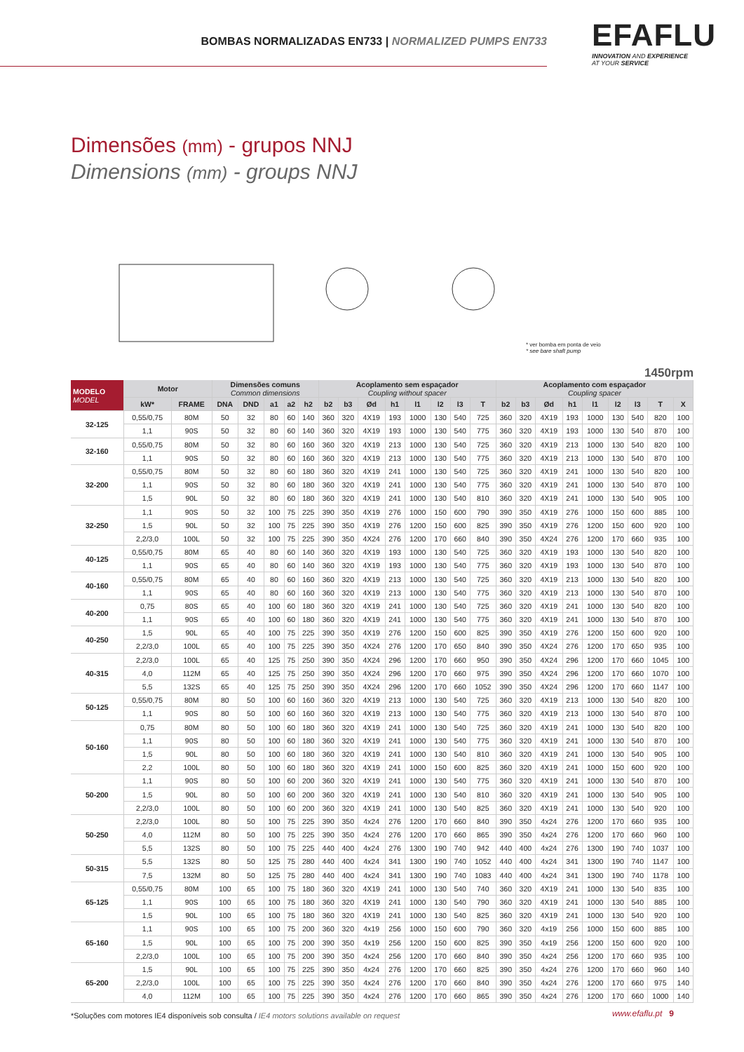BOMBAS NORMALIZADAS EN733 | NORMALIZED PUMPS EN733
EFAFLU
INNOVATION AND EXPERIENCE
AT YOUR SERVICE
Dimensões (mm) - grupos NNJ
Dimensions (mm) - groups NNJ
* ver bomba em ponta de veio
* see bare shaft pump
1450rpm
| MODELO MODEL | Motor | | Dimensões comuns Common dimensions | | | | | Acoplamento sem espaçador Coupling without spacer | | | | | | | | Acoplamento com espaçador Coupling spacer | | | | | | | | |
| --- | --- | --- | --- | --- | --- | --- | --- | --- | --- | --- | --- | --- | --- | --- | --- | --- | --- | --- | --- | --- | --- | --- | --- | --- |
| | kW* | FRAME | DNA | DND | a1 | a2 | h2 | b2 | b3 | Ød | h1 | l1 | l2 | l3 | T | b2 | b3 | Ød | h1 | l1 | l2 | l3 | T | X |
| 32-125 | 0,55/0,75 | 80M | 50 | 32 | 80 | 60 | 140 | 360 | 320 | 4X19 | 193 | 1000 | 130 | 540 | 725 | 360 | 320 | 4X19 | 193 | 1000 | 130 | 540 | 820 | 100 |
| | 1,1 | 90S | 50 | 32 | 80 | 60 | 140 | 360 | 320 | 4X19 | 193 | 1000 | 130 | 540 | 775 | 360 | 320 | 4X19 | 193 | 1000 | 130 | 540 | 870 | 100 |
| 32-160 | 0,55/0,75 | 80M | 50 | 32 | 80 | 60 | 160 | 360 | 320 | 4X19 | 213 | 1000 | 130 | 540 | 725 | 360 | 320 | 4X19 | 213 | 1000 | 130 | 540 | 820 | 100 |
| | 1,1 | 90S | 50 | 32 | 80 | 60 | 160 | 360 | 320 | 4X19 | 213 | 1000 | 130 | 540 | 775 | 360 | 320 | 4X19 | 213 | 1000 | 130 | 540 | 870 | 100 |
| 32-200 | 0,55/0,75 | 80M | 50 | 32 | 80 | 60 | 180 | 360 | 320 | 4X19 | 241 | 1000 | 130 | 540 | 725 | 360 | 320 | 4X19 | 241 | 1000 | 130 | 540 | 820 | 100 |
| | 1,1 | 90S | 50 | 32 | 80 | 60 | 180 | 360 | 320 | 4X19 | 241 | 1000 | 130 | 540 | 775 | 360 | 320 | 4X19 | 241 | 1000 | 130 | 540 | 870 | 100 |
| | 1,5 | 90L | 50 | 32 | 80 | 60 | 180 | 360 | 320 | 4X19 | 241 | 1000 | 130 | 540 | 810 | 360 | 320 | 4X19 | 241 | 1000 | 130 | 540 | 905 | 100 |
| 32-250 | 1,1 | 90S | 50 | 32 | 100 | 75 | 225 | 390 | 350 | 4X19 | 276 | 1000 | 150 | 600 | 790 | 390 | 350 | 4X19 | 276 | 1000 | 150 | 600 | 885 | 100 |
| | 1,5 | 90L | 50 | 32 | 100 | 75 | 225 | 390 | 350 | 4X19 | 276 | 1200 | 150 | 600 | 825 | 390 | 350 | 4X19 | 276 | 1200 | 150 | 600 | 920 | 100 |
| | 2,2/3,0 | 100L | 50 | 32 | 100 | 75 | 225 | 390 | 350 | 4X24 | 276 | 1200 | 170 | 660 | 840 | 390 | 350 | 4X24 | 276 | 1200 | 170 | 660 | 935 | 100 |
| 40-125 | 0,55/0,75 | 80M | 65 | 40 | 80 | 60 | 140 | 360 | 320 | 4X19 | 193 | 1000 | 130 | 540 | 725 | 360 | 320 | 4X19 | 193 | 1000 | 130 | 540 | 820 | 100 |
| | 1,1 | 90S | 65 | 40 | 80 | 60 | 140 | 360 | 320 | 4X19 | 193 | 1000 | 130 | 540 | 775 | 360 | 320 | 4X19 | 193 | 1000 | 130 | 540 | 870 | 100 |
| 40-160 | 0,55/0,75 | 80M | 65 | 40 | 80 | 60 | 160 | 360 | 320 | 4X19 | 213 | 1000 | 130 | 540 | 725 | 360 | 320 | 4X19 | 213 | 1000 | 130 | 540 | 820 | 100 |
| | 1,1 | 90S | 65 | 40 | 80 | 60 | 160 | 360 | 320 | 4X19 | 213 | 1000 | 130 | 540 | 775 | 360 | 320 | 4X19 | 213 | 1000 | 130 | 540 | 870 | 100 |
| 40-200 | 0,75 | 80S | 65 | 40 | 100 | 60 | 180 | 360 | 320 | 4X19 | 241 | 1000 | 130 | 540 | 725 | 360 | 320 | 4X19 | 241 | 1000 | 130 | 540 | 820 | 100 |
| | 1,1 | 90S | 65 | 40 | 100 | 60 | 180 | 360 | 320 | 4X19 | 241 | 1000 | 130 | 540 | 775 | 360 | 320 | 4X19 | 241 | 1000 | 130 | 540 | 870 | 100 |
| 40-250 | 1,5 | 90L | 65 | 40 | 100 | 75 | 225 | 390 | 350 | 4X19 | 276 | 1200 | 150 | 600 | 825 | 390 | 350 | 4X19 | 276 | 1200 | 150 | 600 | 920 | 100 |
| | 2,2/3,0 | 100L | 65 | 40 | 100 | 75 | 225 | 390 | 350 | 4X24 | 276 | 1200 | 170 | 650 | 840 | 390 | 350 | 4X24 | 276 | 1200 | 170 | 650 | 935 | 100 |
| 40-315 | 2,2/3,0 | 100L | 65 | 40 | 125 | 75 | 250 | 390 | 350 | 4X24 | 296 | 1200 | 170 | 660 | 950 | 390 | 350 | 4X24 | 296 | 1200 | 170 | 660 | 1045 | 100 |
| | 4,0 | 112M | 65 | 40 | 125 | 75 | 250 | 390 | 350 | 4X24 | 296 | 1200 | 170 | 660 | 975 | 390 | 350 | 4X24 | 296 | 1200 | 170 | 660 | 1070 | 100 |
| | 5,5 | 132S | 65 | 40 | 125 | 75 | 250 | 390 | 350 | 4X24 | 296 | 1200 | 170 | 660 | 1052 | 390 | 350 | 4X24 | 296 | 1200 | 170 | 660 | 1147 | 100 |
| 50-125 | 0,55/0,75 | 80M | 80 | 50 | 100 | 60 | 160 | 360 | 320 | 4X19 | 213 | 1000 | 130 | 540 | 725 | 360 | 320 | 4X19 | 213 | 1000 | 130 | 540 | 820 | 100 |
| | 1,1 | 90S | 80 | 50 | 100 | 60 | 160 | 360 | 320 | 4X19 | 213 | 1000 | 130 | 540 | 775 | 360 | 320 | 4X19 | 213 | 1000 | 130 | 540 | 870 | 100 |
| 50-160 | 0,75 | 80M | 80 | 50 | 100 | 60 | 180 | 360 | 320 | 4X19 | 241 | 1000 | 130 | 540 | 725 | 360 | 320 | 4X19 | 241 | 1000 | 130 | 540 | 820 | 100 |
| | 1,1 | 90S | 80 | 50 | 100 | 60 | 180 | 360 | 320 | 4X19 | 241 | 1000 | 130 | 540 | 775 | 360 | 320 | 4X19 | 241 | 1000 | 130 | 540 | 870 | 100 |
| | 1,5 | 90L | 80 | 50 | 100 | 60 | 180 | 360 | 320 | 4X19 | 241 | 1000 | 130 | 540 | 810 | 360 | 320 | 4X19 | 241 | 1000 | 130 | 540 | 905 | 100 |
| | 2,2 | 100L | 80 | 50 | 100 | 60 | 180 | 360 | 320 | 4X19 | 241 | 1000 | 150 | 600 | 825 | 360 | 320 | 4X19 | 241 | 1000 | 150 | 600 | 920 | 100 |
| 50-200 | 1,1 | 90S | 80 | 50 | 100 | 60 | 200 | 360 | 320 | 4X19 | 241 | 1000 | 130 | 540 | 775 | 360 | 320 | 4X19 | 241 | 1000 | 130 | 540 | 870 | 100 |
| | 1,5 | 90L | 80 | 50 | 100 | 60 | 200 | 360 | 320 | 4X19 | 241 | 1000 | 130 | 540 | 810 | 360 | 320 | 4X19 | 241 | 1000 | 130 | 540 | 905 | 100 |
| | 2,2/3,0 | 100L | 80 | 50 | 100 | 60 | 200 | 360 | 320 | 4X19 | 241 | 1000 | 130 | 540 | 825 | 360 | 320 | 4X19 | 241 | 1000 | 130 | 540 | 920 | 100 |
| 50-250 | 2,2/3,0 | 100L | 80 | 50 | 100 | 75 | 225 | 390 | 350 | 4x24 | 276 | 1200 | 170 | 660 | 840 | 390 | 350 | 4x24 | 276 | 1200 | 170 | 660 | 935 | 100 |
| | 4,0 | 112M | 80 | 50 | 100 | 75 | 225 | 390 | 350 | 4x24 | 276 | 1200 | 170 | 660 | 865 | 390 | 350 | 4x24 | 276 | 1200 | 170 | 660 | 960 | 100 |
| | 5,5 | 132S | 80 | 50 | 100 | 75 | 225 | 440 | 400 | 4x24 | 276 | 1300 | 190 | 740 | 942 | 440 | 400 | 4x24 | 276 | 1300 | 190 | 740 | 1037 | 100 |
| 50-315 | 5,5 | 132S | 80 | 50 | 125 | 75 | 280 | 440 | 400 | 4x24 | 341 | 1300 | 190 | 740 | 1052 | 440 | 400 | 4x24 | 341 | 1300 | 190 | 740 | 1147 | 100 |
| | 7,5 | 132M | 80 | 50 | 125 | 75 | 280 | 440 | 400 | 4x24 | 341 | 1300 | 190 | 740 | 1083 | 440 | 400 | 4x24 | 341 | 1300 | 190 | 740 | 1178 | 100 |
| 65-125 | 0,55/0,75 | 80M | 100 | 65 | 100 | 75 | 180 | 360 | 320 | 4X19 | 241 | 1000 | 130 | 540 | 740 | 360 | 320 | 4X19 | 241 | 1000 | 130 | 540 | 835 | 100 |
| | 1,1 | 90S | 100 | 65 | 100 | 75 | 180 | 360 | 320 | 4X19 | 241 | 1000 | 130 | 540 | 790 | 360 | 320 | 4X19 | 241 | 1000 | 130 | 540 | 885 | 100 |
| | 1,5 | 90L | 100 | 65 | 100 | 75 | 180 | 360 | 320 | 4X19 | 241 | 1000 | 130 | 540 | 825 | 360 | 320 | 4X19 | 241 | 1000 | 130 | 540 | 920 | 100 |
| 65-160 | 1,1 | 90S | 100 | 65 | 100 | 75 | 200 | 360 | 320 | 4x19 | 256 | 1000 | 150 | 600 | 790 | 360 | 320 | 4x19 | 256 | 1000 | 150 | 600 | 885 | 100 |
| | 1,5 | 90L | 100 | 65 | 100 | 75 | 200 | 390 | 350 | 4x19 | 256 | 1200 | 150 | 600 | 825 | 390 | 350 | 4x19 | 256 | 1200 | 150 | 600 | 920 | 100 |
| | 2,2/3,0 | 100L | 100 | 65 | 100 | 75 | 200 | 390 | 350 | 4x24 | 256 | 1200 | 170 | 660 | 840 | 390 | 350 | 4x24 | 256 | 1200 | 170 | 660 | 935 | 100 |
| 65-200 | 1,5 | 90L | 100 | 65 | 100 | 75 | 225 | 390 | 350 | 4x24 | 276 | 1200 | 170 | 660 | 825 | 390 | 350 | 4x24 | 276 | 1200 | 170 | 660 | 960 | 140 |
| | 2,2/3,0 | 100L | 100 | 65 | 100 | 75 | 225 | 390 | 350 | 4x24 | 276 | 1200 | 170 | 660 | 840 | 390 | 350 | 4x24 | 276 | 1200 | 170 | 660 | 975 | 140 |
| | 4,0 | 112M | 100 | 65 | 100 | 75 | 225 | 390 | 350 | 4x24 | 276 | 1200 | 170 | 660 | 865 | 390 | 350 | 4x24 | 276 | 1200 | 170 | 660 | 1000 | 140 |
*Soluções com motores IE4 disponíveis sob consulta / IE4 motors solutions available on request
www.efaflu.pt 9